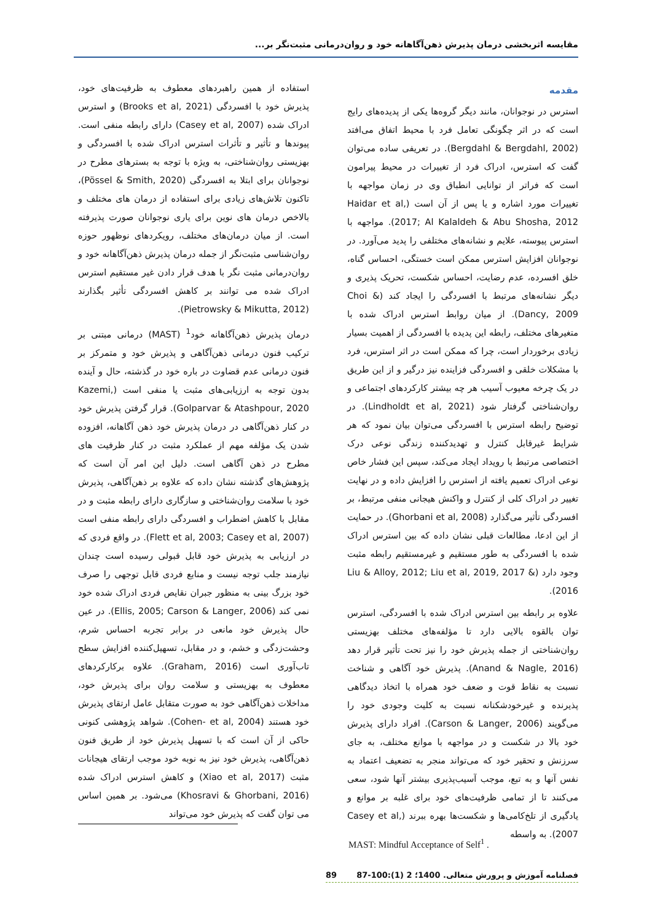مقایسه اثربخشی درمان پذیرش ذهن‌آگاهانه خود و روان‌درمانی مثبت‌نگر بر...
مقدمه
استرس در نوجوانان، مانند دیگر گروه‌ها یکی از پدیده‌های رایج است که در اثر چگونگی تعامل فرد با محیط اتفاق می‌افتد (Bergdahl & Bergdahl, 2002). در تعریفی ساده می‌توان گفت که استرس، ادراک فرد از تغییرات در محیط پیرامون است که فراتر از توانایی انطباق وی در زمان مواجهه با تغییرات مورد اشاره و یا پس از آن است (Haidar et al, 2017; Al Kalaldeh & Abu Shosha, 2012). مواجهه با استرس پیوسته، علایم و نشانه‌های مختلفی را پدید می‌آورد. در نوجوانان افزایش استرس ممکن است خستگی، احساس گناه، خلق افسرده، عدم رضایت، احساس شکست، تحریک پذیری و دیگر نشانه‌های مرتبط با افسردگی را ایجاد کند (Choi & Dancy, 2009). از میان روابط استرس ادراک شده با متغیرهای مختلف، رابطه این پدیده با افسردگی از اهمیت بسیار زیادی برخوردار است، چرا که ممکن است در اثر استرس، فرد با مشکلات خلقی و افسردگی فزاینده نیز درگیر و از این طریق در یک چرخه معیوب آسیب هر چه بیشتر کارکردهای اجتماعی و روان‌شناختی گرفتار شود (Lindholdt et al, 2021). در توضیح رابطه استرس با افسردگی می‌توان بیان نمود که هر شرایط غیرقابل کنترل و تهدیدکننده زندگی نوعی درک اختصاصی مرتبط با رویداد ایجاد می‌کند، سپس این فشار خاص نوعی ادراک تعمیم یافته از استرس را افزایش داده و در نهایت تغییر در ادراک کلی از کنترل و واکنش هیجانی منفی مرتبط، بر افسردگی تأثیر می‌گذارد (Ghorbani et al, 2008). در حمایت از این ادعا، مطالعات قبلی نشان داده که بین استرس ادراک شده با افسردگی به طور مستقیم و غیرمستقیم رابطه مثبت وجود دارد (Liu & Alloy, 2012; Liu et al, 2019, 2017 & 2016).
علاوه بر رابطه بین استرس ادراک شده با افسردگی، استرس توان بالقوه بالایی دارد تا مؤلفه‌های مختلف بهزیستی روان‌شناختی از جمله پذیرش خود را نیز تحت تأثیر قرار دهد (Anand & Nagle, 2016). پذیرش خود آگاهی و شناخت نسبت به نقاط قوت و ضعف خود همراه با اتخاذ دیدگاهی پذیرنده و غیرخودشکنانه نسبت به کلیت وجودی خود را می‌گویند (Carson & Langer, 2006). افراد دارای پذیرش خود بالا در شکست و در مواجهه با موانع مختلف، به جای سرزنش و تحقیر خود که می‌تواند منجر به تضعیف اعتماد به نفس آنها و به تبع، موجب آسیب‌پذیری بیشتر آنها شود، سعی می‌کنند تا از تمامی ظرفیت‌های خود برای غلبه بر موانع و یادگیری از تلخ‌کامی‌ها و شکست‌ها بهره ببرند (Casey et al, 2007). به واسطه
استفاده از همین راهبردهای معطوف به ظرفیت‌های خود، پذیرش خود با افسردگی (Brooks et al, 2021) و استرس ادراک شده (Casey et al, 2007) دارای رابطه منفی است. پیوندها و تأثیر و تأثرات استرس ادراک شده با افسردگی و بهزیستی روان‌شناختی، به ویژه با توجه به بسترهای مطرح در نوجوانان برای ابتلا به افسردگی (Pössel & Smith, 2020)، تاکنون تلاش‌های زیادی برای استفاده از درمان های مختلف و بالاخص درمان های نوین برای یاری نوجوانان صورت پذیرفته است. از میان درمان‌های مختلف، رویکردهای نوظهور حوزه روان‌شناسی مثبت‌نگر از جمله درمان پذیرش ذهن‌آگاهانه خود و روان‌درمانی مثبت نگر با هدف قرار دادن غیر مستقیم استرس ادراک شده می توانند بر کاهش افسردگی تأثیر بگذارند (Pietrowsky & Mikutta, 2012).
درمان پذیرش ذهن‌آگاهانه خود<sup>1</sup> (MAST) درمانی مبتنی بر ترکیب فنون درمانی ذهن‌آگاهی و پذیرش خود و متمرکز بر فنون درمانی عدم قضاوت در باره خود در گذشته، حال و آینده بدون توجه به ارزیابی‌های مثبت یا منفی است (Kazemi, Golparvar & Atashpour, 2020). قرار گرفتن پذیرش خود در کنار ذهن‌آگاهی در درمان پذیرش خود ذهن آگاهانه، افزوده شدن یک مؤلفه مهم از عملکرد مثبت در کنار ظرفیت های مطرح در ذهن آگاهی است. دلیل این امر آن است که پژوهش‌های گذشته نشان داده که علاوه بر ذهن‌آگاهی، پذیرش خود با سلامت روان‌شناختی و سازگاری دارای رابطه مثبت و در مقابل با کاهش اضطراب و افسردگی دارای رابطه منفی است (Flett et al, 2003; Casey et al, 2007). در واقع فردی که در ارزیابی به پذیرش خود قابل قبولی رسیده است چندان نیازمند جلب توجه نیست و منابع فردی قابل توجهی را صرف خود بزرگ بینی به منظور جبران نقایص فردی ادراک شده خود نمی کند (Ellis, 2005; Carson & Langer, 2006). در عین حال پذیرش خود مانعی در برابر تجربه احساس شرم، وحشت‌زدگی و خشم، و در مقابل، تسهیل‌کننده افزایش سطح تاب‌آوری است (Graham, 2016). علاوه برکارکردهای معطوف به بهزیستی و سلامت روان برای پذیرش خود، مداخلات ذهن‌آگاهی خود به صورت متقابل عامل ارتقای پذیرش خود هستند (Cohen- et al, 2004). شواهد پژوهشی کنونی حاکی از آن است که با تسهیل پذیرش خود از طریق فنون ذهن‌آگاهی، پذیرش خود نیز به نوبه خود موجب ارتقای هیجانات مثبت (Xiao et al, 2017) و کاهش استرس ادراک شده (Khosravi & Ghorbani, 2016) می‌شود. بر همین اساس می توان گفت که پذیرش خود می‌تواند
MAST: Mindful Acceptance of Self<sup>1</sup> .
فصلنامه آموزش و پرورش متعالی. 1400؛ 2 (1):100-87 89